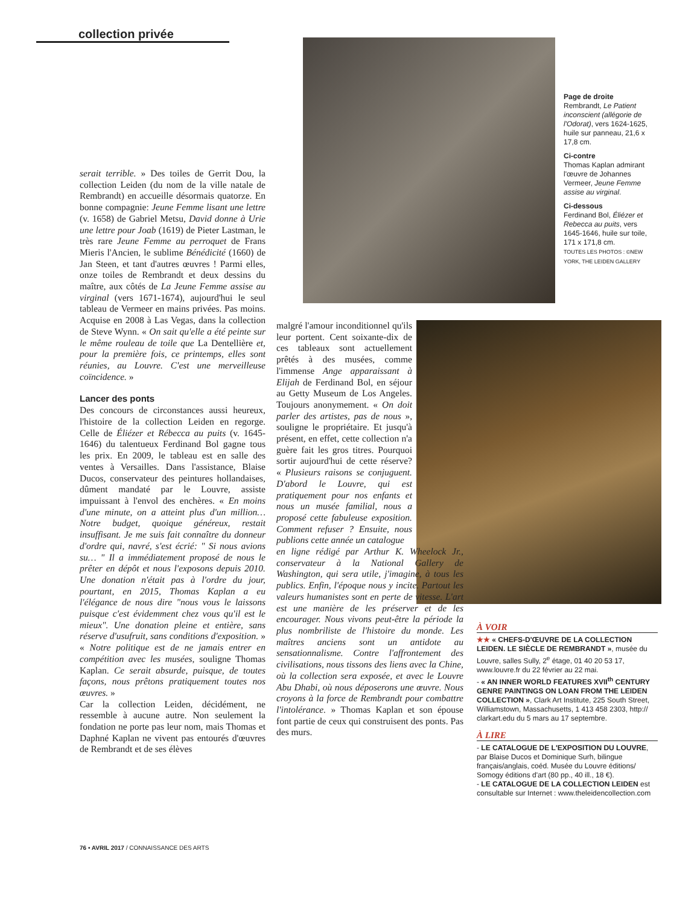collection privée
Page de droite
Rembrandt, Le Patient inconscient (allégorie de l'Odorat), vers 1624-1625, huile sur panneau, 21,6 x 17,8 cm.
Ci-contre
Thomas Kaplan admirant l'œuvre de Johannes Vermeer, Jeune Femme assise au virginal.
Ci-dessous
Ferdinand Bol, Éliézer et Rebecca au puits, vers 1645-1646, huile sur toile, 171 x 171,8 cm.
TOUTES LES PHOTOS : ©NEW YORK, THE LEIDEN GALLERY
serait terrible. » Des toiles de Gerrit Dou, la collection Leiden (du nom de la ville natale de Rembrandt) en accueille désormais quatorze. En bonne compagnie: Jeune Femme lisant une lettre (v. 1658) de Gabriel Metsu, David donne à Urie une lettre pour Joab (1619) de Pieter Lastman, le très rare Jeune Femme au perroquet de Frans Mieris l'Ancien, le sublime Bénédicité (1660) de Jan Steen, et tant d'autres œuvres ! Parmi elles, onze toiles de Rembrandt et deux dessins du maître, aux côtés de La Jeune Femme assise au virginal (vers 1671-1674), aujourd'hui le seul tableau de Vermeer en mains privées. Pas moins. Acquise en 2008 à Las Vegas, dans la collection de Steve Wynn. « On sait qu'elle a été peinte sur le même rouleau de toile que La Dentellière et, pour la première fois, ce printemps, elles sont réunies, au Louvre. C'est une merveilleuse coïncidence. »
Lancer des ponts
Des concours de circonstances aussi heureux, l'histoire de la collection Leiden en regorge. Celle de Éliézer et Rébecca au puits (v. 1645-1646) du talentueux Ferdinand Bol gagne tous les prix. En 2009, le tableau est en salle des ventes à Versailles. Dans l'assistance, Blaise Ducos, conservateur des peintures hollandaises, dûment mandaté par le Louvre, assiste impuissant à l'envol des enchères. « En moins d'une minute, on a atteint plus d'un million… Notre budget, quoique généreux, restait insuffisant. Je me suis fait connaître du donneur d'ordre qui, navré, s'est écrié: " Si nous avions su… " Il a immédiatement proposé de nous le prêter en dépôt et nous l'exposons depuis 2010. Une donation n'était pas à l'ordre du jour, pourtant, en 2015, Thomas Kaplan a eu l'élégance de nous dire "nous vous le laissons puisque c'est évidemment chez vous qu'il est le mieux". Une donation pleine et entière, sans réserve d'usufruit, sans conditions d'exposition. » « Notre politique est de ne jamais entrer en compétition avec les musées, souligne Thomas Kaplan. Ce serait absurde, puisque, de toutes façons, nous prêtons pratiquement toutes nos œuvres. »
Car la collection Leiden, décidément, ne ressemble à aucune autre. Non seulement la fondation ne porte pas leur nom, mais Thomas et Daphné Kaplan ne vivent pas entourés d'œuvres de Rembrandt et de ses élèves
malgré l'amour inconditionnel qu'ils leur portent. Cent soixante-dix de ces tableaux sont actuellement prêtés à des musées, comme l'immense Ange apparaissant à Elijah de Ferdinand Bol, en séjour au Getty Museum de Los Angeles. Toujours anonymement. « On doit parler des artistes, pas de nous », souligne le propriétaire. Et jusqu'à présent, en effet, cette collection n'a guère fait les gros titres. Pourquoi sortir aujourd'hui de cette réserve? « Plusieurs raisons se conjuguent. D'abord le Louvre, qui est pratiquement pour nos enfants et nous un musée familial, nous a proposé cette fabuleuse exposition. Comment refuser ? Ensuite, nous publions cette année un catalogue
en ligne rédigé par Arthur K. Wheelock Jr., conservateur à la National Gallery de Washington, qui sera utile, j'imagine, à tous les publics. Enfin, l'époque nous y incite. Partout les valeurs humanistes sont en perte de vitesse. L'art est une manière de les préserver et de les encourager. Nous vivons peut-être la période la plus nombriliste de l'histoire du monde. Les maîtres anciens sont un antidote au sensationnalisme. Contre l'affrontement des civilisations, nous tissons des liens avec la Chine, où la collection sera exposée, et avec le Louvre Abu Dhabi, où nous déposerons une œuvre. Nous croyons à la force de Rembrandt pour combattre l'intolérance. » Thomas Kaplan et son épouse font partie de ceux qui construisent des ponts. Pas des murs.
À VOIR
★★ « CHEFS-D'ŒUVRE DE LA COLLECTION LEIDEN. LE SIÈCLE DE REMBRANDT », musée du Louvre, salles Sully, 2<sup>e</sup> étage, 01 40 20 53 17, www.louvre.fr du 22 février au 22 mai.
- « AN INNER WORLD FEATURES XVII<sup>th</sup> CENTURY GENRE PAINTINGS ON LOAN FROM THE LEIDEN COLLECTION », Clark Art Institute, 225 South Street, Williamstown, Massachusetts, 1 413 458 2303, http:// clarkart.edu du 5 mars au 17 septembre.
À LIRE
- LE CATALOGUE DE L'EXPOSITION DU LOUVRE, par Blaise Ducos et Dominique Surh, bilingue français/anglais, coéd. Musée du Louvre éditions/ Somogy éditions d'art (80 pp., 40 ill., 18 €).
- LE CATALOGUE DE LA COLLECTION LEIDEN est consultable sur Internet : www.theleidencollection.com
76 • AVRIL 2017 / CONNAISSANCE DES ARTS